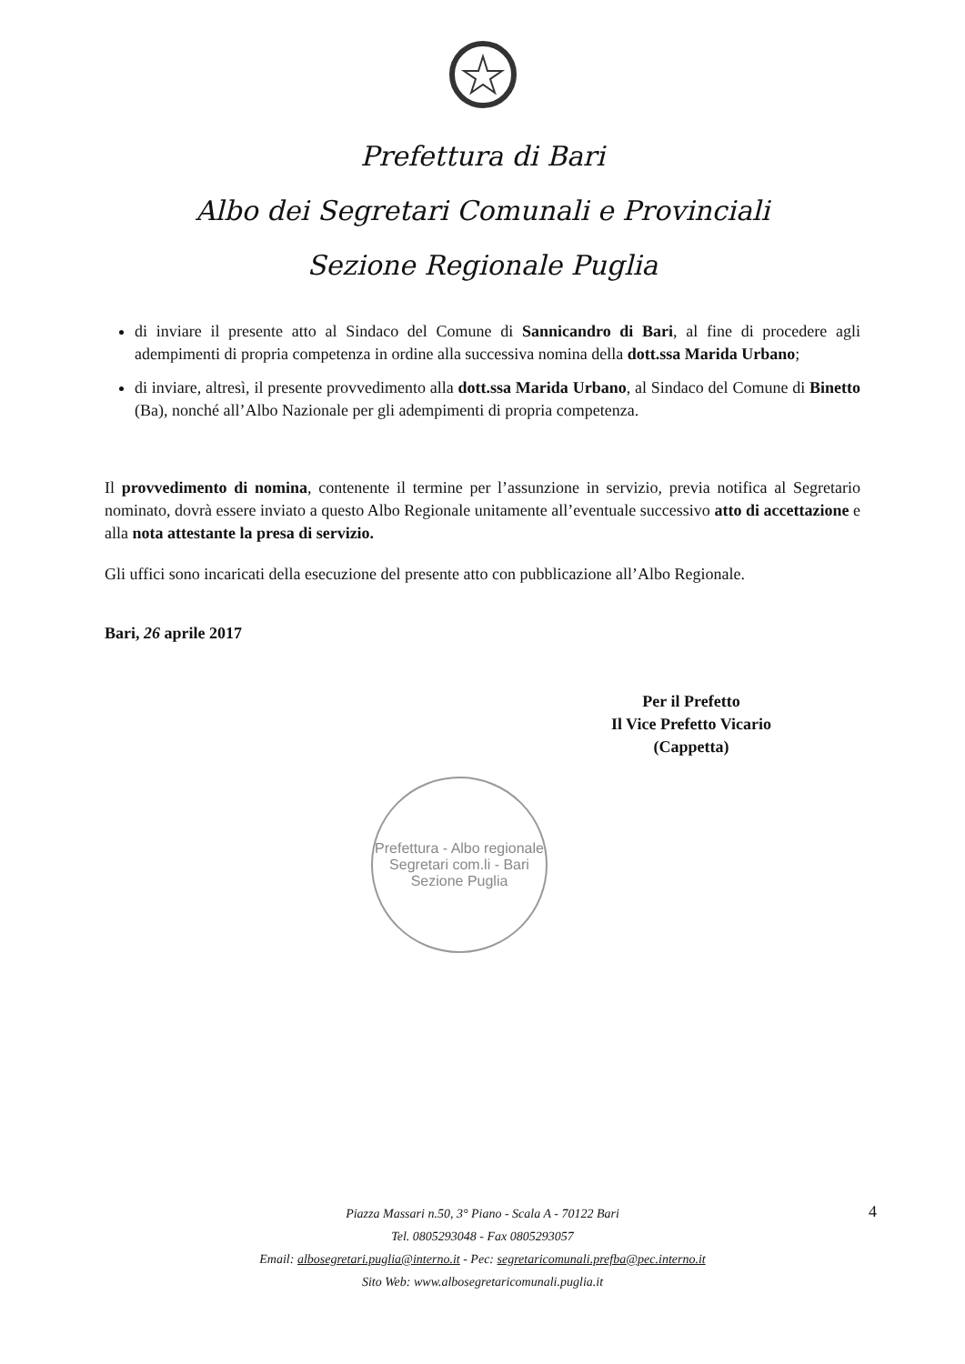Prefettura di Bari
Albo dei Segretari Comunali e Provinciali
Sezione Regionale Puglia
di inviare il presente atto al Sindaco del Comune di Sannicandro di Bari, al fine di procedere agli adempimenti di propria competenza in ordine alla successiva nomina della dott.ssa Marida Urbano;
di inviare, altresì, il presente provvedimento alla dott.ssa Marida Urbano, al Sindaco del Comune di Binetto (Ba), nonché all’Albo Nazionale per gli adempimenti di propria competenza.
Il provvedimento di nomina, contenente il termine per l’assunzione in servizio, previa notifica al Segretario nominato, dovrà essere inviato a questo Albo Regionale unitamente all’eventuale successivo atto di accettazione e alla nota attestante la presa di servizio.
Gli uffici sono incaricati della esecuzione del presente atto con pubblicazione all’Albo Regionale.
Bari, 26 aprile 2017
Per il Prefetto
Il Vice Prefetto Vicario
(Cappetta)
Prefettura - Albo regionale Segretari com.li - Bari
Sezione Puglia
Piazza Massari n.50, 3° Piano - Scala A - 70122 Bari
Tel. 0805293048 - Fax 0805293057
Email: albosegretari.puglia@interno.it - Pec: segretaricomunali.prefba@pec.interno.it
Sito Web: www.albosegretaricomunali.puglia.it
4